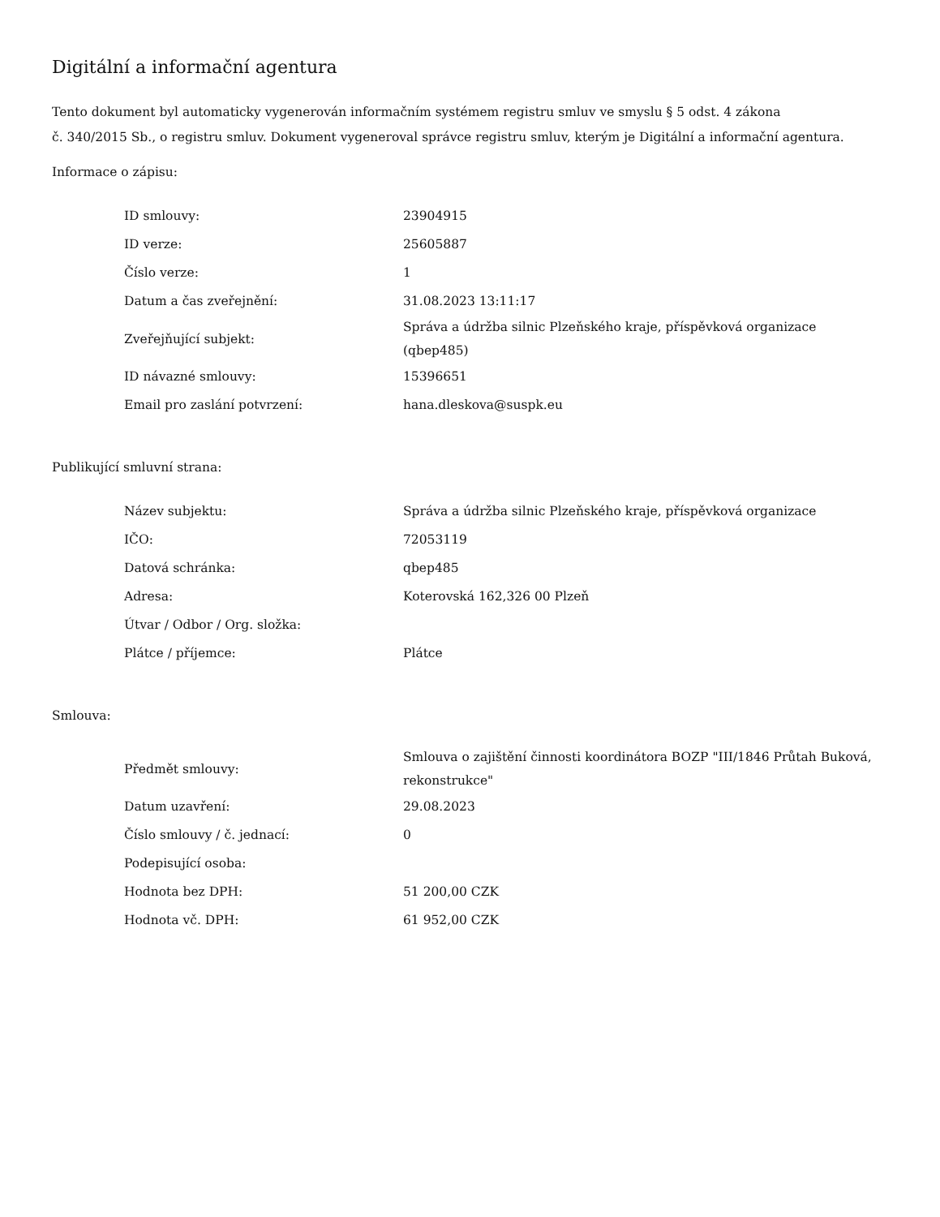Digitální a informační agentura
Tento dokument byl automaticky vygenerován informačním systémem registru smluv ve smyslu § 5 odst. 4 zákona
č. 340/2015 Sb., o registru smluv. Dokument vygeneroval správce registru smluv, kterým je Digitální a informační agentura.
Informace o zápisu:
| ID smlouvy: | 23904915 |
| ID verze: | 25605887 |
| Číslo verze: | 1 |
| Datum a čas zveřejnění: | 31.08.2023 13:11:17 |
| Zveřejňující subjekt: | Správa a údržba silnic Plzeňského kraje, příspěvková organizace (qbep485) |
| ID návazné smlouvy: | 15396651 |
| Email pro zaslání potvrzení: | hana.dleskova@suspk.eu |
Publikující smluvní strana:
| Název subjektu: | Správa a údržba silnic Plzeňského kraje, příspěvková organizace |
| IČO: | 72053119 |
| Datová schránka: | qbep485 |
| Adresa: | Koterovská 162,326 00 Plzeň |
| Útvar / Odbor / Org. složka: | |
| Plátce / příjemce: | Plátce |
Smlouva:
| Předmět smlouvy: | Smlouva o zajištění činnosti koordinátora BOZP "III/1846 Průtah Buková, rekonstrukce" |
| Datum uzavření: | 29.08.2023 |
| Číslo smlouvy / č. jednací: | 0 |
| Podepisující osoba: | |
| Hodnota bez DPH: | 51 200,00 CZK |
| Hodnota vč. DPH: | 61 952,00 CZK |